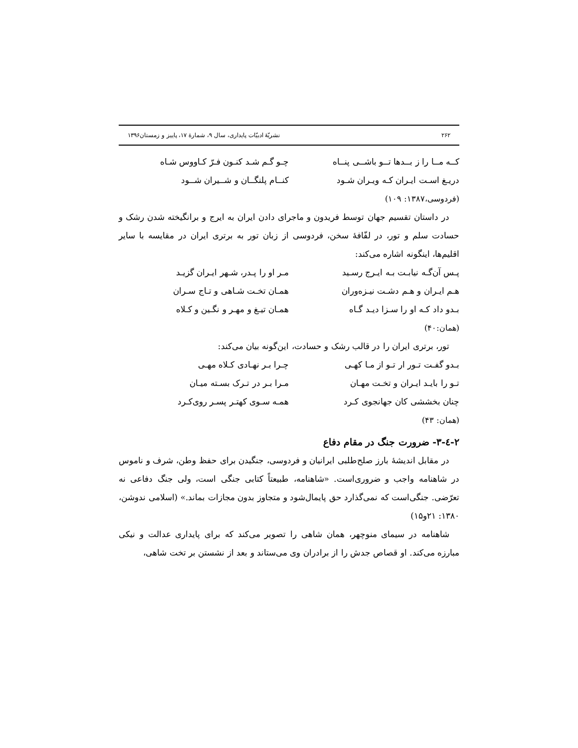۲۶۲ نشریّهٔ ادبیّات پایداری، سال ۹، شمارهٔ ۱۷، پاییز و زمستان۱۳۹۶
کــه مــا را ز بــدها تــو باشــی پنــاه چـو گـم شـد کنـون فـرّ کـاووس شـاه
دریـغ اسـت ایـران کـه ویـران شـود کنــام پلنگــان و شــیران شــود
(فردوسی،۱۳۸۷: ۱۰۹)
در داستان تقسیم جهان توسط فریدون و ماجرای دادن ایران به ایرج و برانگیخته شدن رشک و حسادت سلم و تور، در لفّافهٔ سخن، فردوسی از زبان تور به برتری ایران در مقایسه با سایر اقلیم‌ها، اینگونه اشاره می‌کند:
پـس آن‌گـه نیابـت بـه ایـرج رسـید مـر او را پـدر، شـهر ایـران گزیـد
هـم ایـران و هـم دشـت نیـزه‌وران همـان تخـت شـاهی و تـاج سـران
بـدو داد کـه او را سـزا دیـد گـاه همـان تیـغ و مهـر و نگـین و کـلاه
(همان:۴۰)
تور، برتری ایران را در قالب رشک و حسادت، این‌گونه بیان می‌کند:
بـدو گفـت تـور ار تـو از مـا کهـی چـرا بـر نهـادی کـلاه مهـی
تـو را بایـد ایـران و تخـت مهـان مـرا بـر در تـرک بسـته میـان
چنان بخششی کان جهانجوی کـرد همـه سـوی کهتـر پسـر روی‌کـرد
(همان: ۴۳)
۲-٤-۳- ضرورت جنگ در مقام دفاع
در مقابل اندیشهٔ بارز صلح‌طلبی ایرانیان و فردوسی، جنگیدن برای حفظ وطن، شرف و ناموس در شاهنامه واجب و ضروری‌است. «شاهنامه، طبیعتاً کتابی جنگی است، ولی جنگ دفاعی نه تعرّضی. جنگی‌است که نمی‌گذارد حق پایمال‌شود و متجاوز بدون مجازات بماند.» (اسلامی ندوشن، ۱۳۸۰: ۲۱و۱۵)
شاهنامه در سیمای منوچهر، همان شاهی را تصویر می‌کند که برای پایداری عدالت و نیکی مبارزه می‌کند. او قصاص جدش را از برادران وی می‌ستاند و بعد از نشستن بر تخت شاهی،